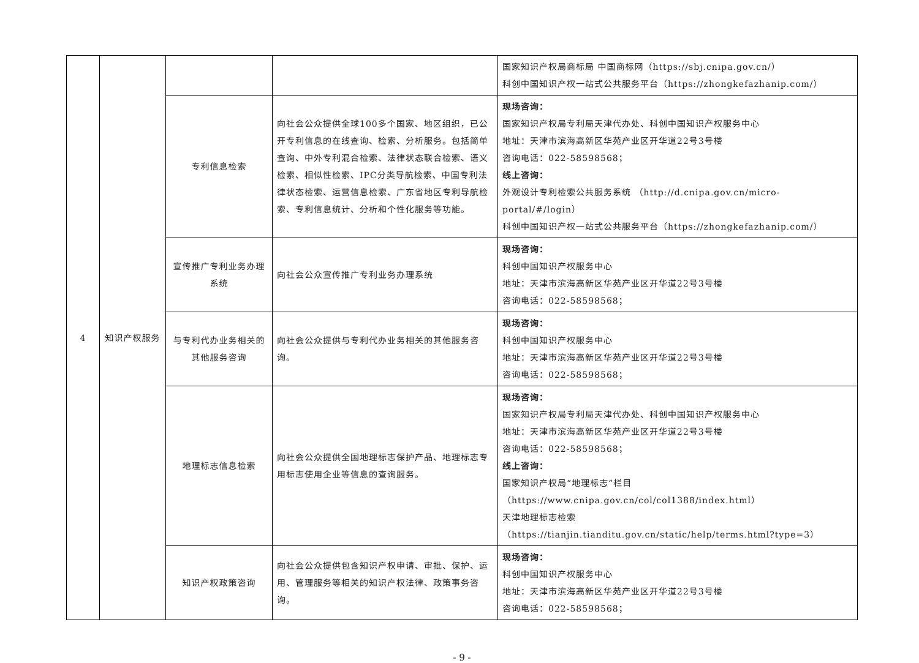| 4 | 知识产权服务 | | | 国家知识产权局商标局 中国商标网（https://sbj.cnipa.gov.cn/） 科创中国知识产权一站式公共服务平台（https://zhongkefazhanip.com/） |
| | | 专利信息检索 | 向社会公众提供全球100多个国家、地区组织，已公开专利信息的在线查询、检索、分析服务。包括简单查询、中外专利混合检索、法律状态联合检索、语义检索、相似性检索、IPC分类导航检索、中国专利法律状态检索、运营信息检索、广东省地区专利导航检索、专利信息统计、分析和个性化服务等功能。 | 现场咨询： 国家知识产权局专利局天津代办处、科创中国知识产权服务中心 地址：天津市滨海高新区华苑产业区开华道22号3号楼 咨询电话：022-58598568； 线上咨询： 外观设计专利检索公共服务系统 （http://d.cnipa.gov.cn/micro-portal/#/login） 科创中国知识产权一站式公共服务平台（https://zhongkefazhanip.com/） |
| | | 宣传推广专利业务办理系统 | 向社会公众宣传推广专利业务办理系统 | 现场咨询： 科创中国知识产权服务中心 地址：天津市滨海高新区华苑产业区开华道22号3号楼 咨询电话：022-58598568； |
| | | 与专利代办业务相关的其他服务咨询 | 向社会公众提供与专利代办业务相关的其他服务咨询。 | 现场咨询： 科创中国知识产权服务中心 地址：天津市滨海高新区华苑产业区开华道22号3号楼 咨询电话：022-58598568； |
| | | 地理标志信息检索 | 向社会公众提供全国地理标志保护产品、地理标志专用标志使用企业等信息的查询服务。 | 现场咨询： 国家知识产权局专利局天津代办处、科创中国知识产权服务中心 地址：天津市滨海高新区华苑产业区开华道22号3号楼 咨询电话：022-58598568； 线上咨询： 国家知识产权局“地理标志”栏目 （https://www.cnipa.gov.cn/col/col1388/index.html） 天津地理标志检索 （https://tianjin.tianditu.gov.cn/static/help/terms.html?type=3） |
| | | 知识产权政策咨询 | 向社会公众提供包含知识产权申请、审批、保护、运用、管理服务等相关的知识产权法律、政策事务咨询。 | 现场咨询： 科创中国知识产权服务中心 地址：天津市滨海高新区华苑产业区开华道22号3号楼 咨询电话：022-58598568； |
- 9 -